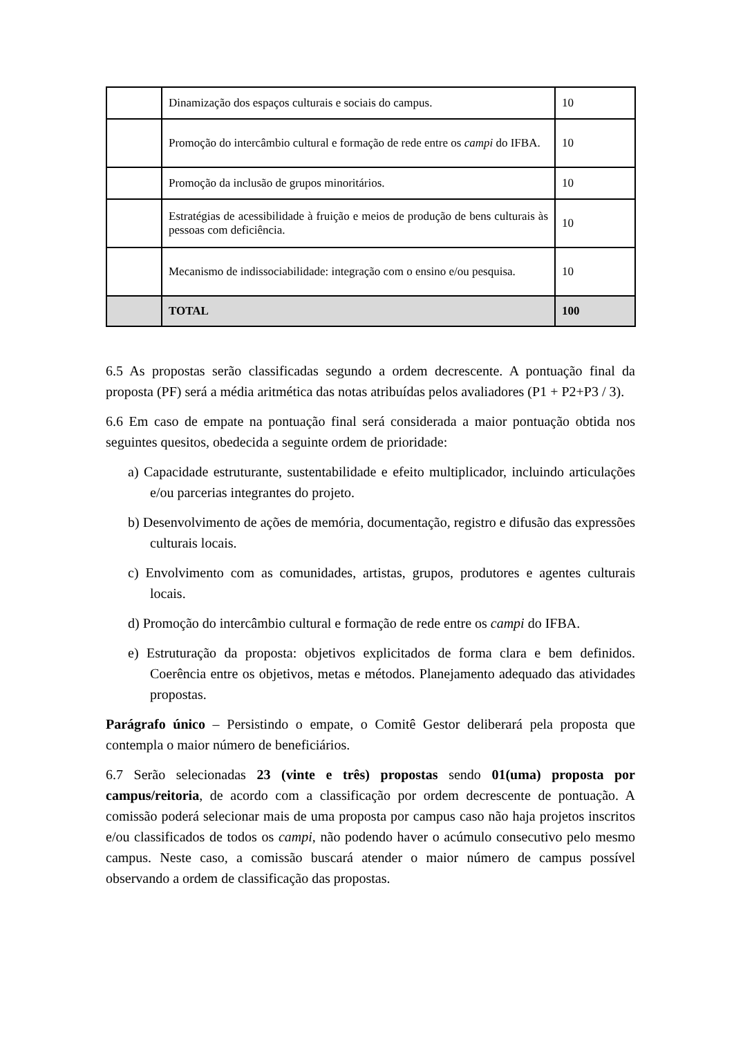| | Dinamização dos espaços culturais e sociais do campus. | 10 |
| | Promoção do intercâmbio cultural e formação de rede entre os campi do IFBA. | 10 |
| | Promoção da inclusão de grupos minoritários. | 10 |
| | Estratégias de acessibilidade à fruição e meios de produção de bens culturais às pessoas com deficiência. | 10 |
| | Mecanismo de indissociabilidade: integração com o ensino e/ou pesquisa. | 10 |
| | TOTAL | 100 |
6.5 As propostas serão classificadas segundo a ordem decrescente. A pontuação final da proposta (PF) será a média aritmética das notas atribuídas pelos avaliadores (P1 + P2+P3 / 3).
6.6 Em caso de empate na pontuação final será considerada a maior pontuação obtida nos seguintes quesitos, obedecida a seguinte ordem de prioridade:
a) Capacidade estruturante, sustentabilidade e efeito multiplicador, incluindo articulações e/ou parcerias integrantes do projeto.
b) Desenvolvimento de ações de memória, documentação, registro e difusão das expressões culturais locais.
c) Envolvimento com as comunidades, artistas, grupos, produtores e agentes culturais locais.
d) Promoção do intercâmbio cultural e formação de rede entre os campi do IFBA.
e) Estruturação da proposta: objetivos explicitados de forma clara e bem definidos. Coerência entre os objetivos, metas e métodos. Planejamento adequado das atividades propostas.
Parágrafo único – Persistindo o empate, o Comitê Gestor deliberará pela proposta que contempla o maior número de beneficiários.
6.7 Serão selecionadas 23 (vinte e três) propostas sendo 01(uma) proposta por campus/reitoria, de acordo com a classificação por ordem decrescente de pontuação. A comissão poderá selecionar mais de uma proposta por campus caso não haja projetos inscritos e/ou classificados de todos os campi, não podendo haver o acúmulo consecutivo pelo mesmo campus. Neste caso, a comissão buscará atender o maior número de campus possível observando a ordem de classificação das propostas.